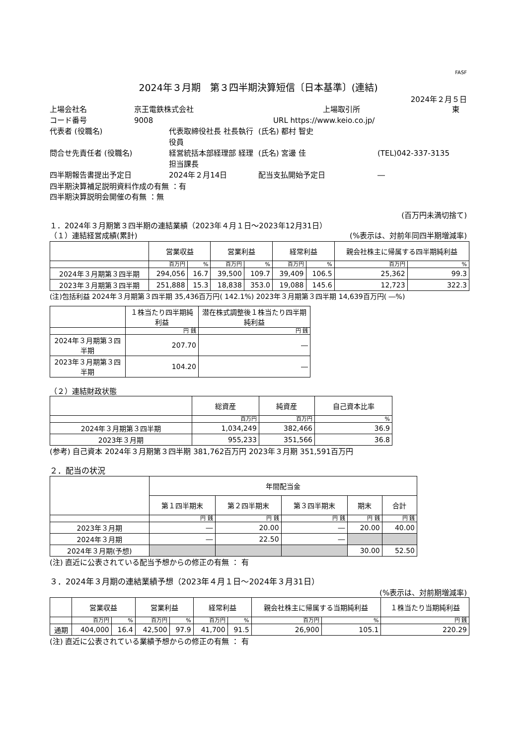FASF
2024年３月期　第３四半期決算短信〔日本基準〕(連結)
2024年２月５日
上場会社名 京王電鉄株式会社 上場取引所 東
コード番号 9008 URL https://www.keio.co.jp/
代表者 (役職名) 代表取締役社長 社長執行役員 (氏名) 都村 智史
問合せ先責任者 (役職名) 経営統括本部経理部 経理担当課長 (氏名) 宮邊 佳 (TEL)042-337-3135
四半期報告書提出予定日 2024年２月14日 配当支払開始予定日 ―
四半期決算補足説明資料作成の有無 ：有
四半期決算説明会開催の有無 ：無
(百万円未満切捨て)
１．2024年３月期第３四半期の連結業績（2023年４月１日～2023年12月31日）
（１）連結経営成績(累計) (%表示は、対前年同四半期増減率)
| | 営業収益 | | 営業利益 | | 経常利益 | | 親会社株主に帰属する四半期純利益 | |
| --- | --- | --- | --- | --- | --- | --- | --- | --- |
| | 百万円 | % | 百万円 | % | 百万円 | % | 百万円 | % |
| 2024年３月期第３四半期 | 294,056 | 16.7 | 39,500 | 109.7 | 39,409 | 106.5 | 25,362 | 99.3 |
| 2023年３月期第３四半期 | 251,888 | 15.3 | 18,838 | 353.0 | 19,088 | 145.6 | 12,723 | 322.3 |
(注)包括利益 2024年３月期第３四半期 35,436百万円( 142.1%) 2023年３月期第３四半期 14,639百万円( ―%)
| | １株当たり四半期純利益 | 潜在株式調整後１株当たり四半期純利益 |
| --- | --- | --- |
| | 円 銭 | 円 銭 |
| 2024年３月期第３四半期 | 207.70 | ― |
| 2023年３月期第３四半期 | 104.20 | ― |
（２）連結財政状態
| | 総資産 | 純資産 | 自己資本比率 |
| --- | --- | --- | --- |
| | 百万円 | 百万円 | % |
| 2024年３月期第３四半期 | 1,034,249 | 382,466 | 36.9 |
| 2023年３月期 | 955,233 | 351,566 | 36.8 |
(参考) 自己資本 2024年３月期第３四半期 381,762百万円 2023年３月期 351,591百万円
２．配当の状況
| | 年間配当金 | | | | |
| --- | --- | --- | --- | --- | --- |
| | 第１四半期末 | 第２四半期末 | 第３四半期末 | 期末 | 合計 |
| | 円 銭 | 円 銭 | 円 銭 | 円 銭 | 円 銭 |
| 2023年３月期 | ― | 20.00 | ― | 20.00 | 40.00 |
| 2024年３月期 | ― | 22.50 | ― | | |
| 2024年３月期(予想) | | | | 30.00 | 52.50 |
(注) 直近に公表されている配当予想からの修正の有無 ： 有
３．2024年３月期の連結業績予想（2023年４月１日～2024年３月31日）
(%表示は、対前期増減率)
| | 営業収益 | | 営業利益 | | 経常利益 | | 親会社株主に帰属する当期純利益 | | １株当たり当期純利益 |
| --- | --- | --- | --- | --- | --- | --- | --- | --- | --- |
| | 百万円 | % | 百万円 | % | 百万円 | % | 百万円 | % | 円 銭 |
| 通期 | 404,000 | 16.4 | 42,500 | 97.9 | 41,700 | 91.5 | 26,900 | 105.1 | 220.29 |
(注) 直近に公表されている業績予想からの修正の有無 ： 有